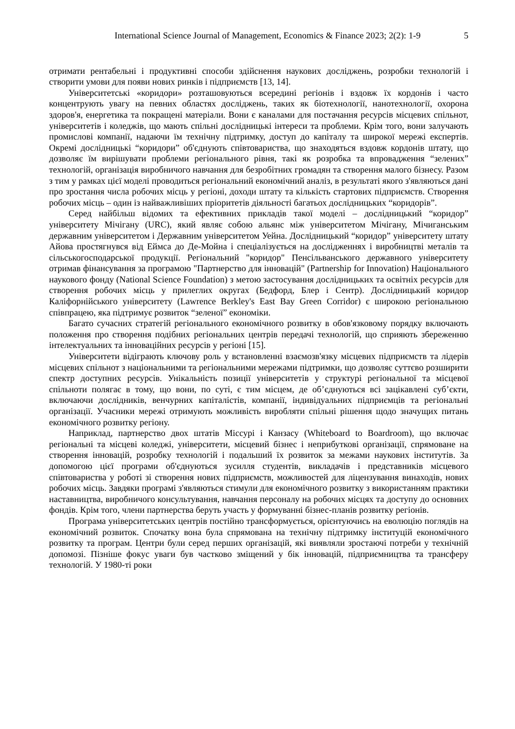International Science Journal of Management, Economics & Finance 2023; 2(2): 1-9 5
отримати рентабельні і продуктивні способи здійснення наукових досліджень, розробки технологій і створити умови для появи нових ринків і підприємств [13, 14].
Університетські «коридори» розташовуються всередині регіонів і вздовж їх кордонів і часто концентрують увагу на певних областях досліджень, таких як біотехнології, нанотехнології, охорона здоров'я, енергетика та покращені матеріали. Вони є каналами для постачання ресурсів місцевих спільнот, університетів і коледжів, що мають спільні дослідницькі інтереси та проблеми. Крім того, вони залучають промислові компанії, надаючи їм технічну підтримку, доступ до капіталу та широкої мережі експертів. Окремі дослідницькі “коридори” об'єднують співтовариства, що знаходяться вздовж кордонів штату, що дозволяє їм вирішувати проблеми регіонального рівня, такі як розробка та впровадження “зелених” технологій, організація виробничого навчання для безробітних громадян та створення малого бізнесу. Разом з тим у рамках цієї моделі проводиться регіональний економічний аналіз, в результаті якого з'являються дані про зростання числа робочих місць у регіоні, доходи штату та кількість стартових підприємств. Створення робочих місць – один із найважливіших пріоритетів діяльності багатьох дослідницьких “коридорів”.
Серед найбільш відомих та ефективних прикладів такої моделі – дослідницький “коридор” університету Мічігану (URC), який являє собою альянс між університетом Мічігану, Мічиганським державним університетом і Державним університетом Уейна. Дослідницький “коридор” університету штату Айова простягнувся від Еймса до Де-Мойна і спеціалізується на дослідженнях і виробництві металів та сільськогосподарської продукції. Регіональний "коридор" Пенсільванського державного університету отримав фінансування за програмою "Партнерство для інновацій" (Partnership for Innovation) Національного наукового фонду (National Science Foundation) з метою застосування дослідницьких та освітніх ресурсів для створення робочих місць у прилеглих округах (Бедфорд, Блер і Сентр). Дослідницький коридор Каліфорнійського університету (Lawrence Berkley's East Bay Green Corridor) є широкою регіональною співпрацею, яка підтримує розвиток “зеленої” економіки.
Багато сучасних стратегій регіонального економічного розвитку в обов'язковому порядку включають положення про створення подібних регіональних центрів передачі технологій, що сприяють збереженню інтелектуальних та інноваційних ресурсів у регіоні [15].
Університети відіграють ключову роль у встановленні взаємозв'язку місцевих підприємств та лідерів місцевих спільнот з національними та регіональними мережами підтримки, що дозволяє суттєво розширити спектр доступних ресурсів. Унікальність позиції університетів у структурі регіональної та місцевої спільноти полягає в тому, що вони, по суті, є тим місцем, де об’єднуються всі зацікавлені суб’єкти, включаючи дослідників, венчурних капіталістів, компанії, індивідуальних підприємців та регіональні організації. Учасники мережі отримують можливість виробляти спільні рішення щодо значущих питань економічного розвитку регіону.
Наприклад, партнерство двох штатів Міссурі і Канзасу (Whiteboard to Boardroom), що включає регіональні та місцеві коледжі, університети, місцевий бізнес і неприбуткові організації, спрямоване на створення інновацій, розробку технологій і подальший їх розвиток за межами наукових інститутів. За допомогою цієї програми об'єднуються зусилля студентів, викладачів і представників місцевого співтовариства у роботі зі створення нових підприємств, можливостей для ліцензування винаходів, нових робочих місць. Завдяки програмі з'являються стимули для економічного розвитку з використанням практики наставництва, виробничого консультування, навчання персоналу на робочих місцях та доступу до основних фондів. Крім того, члени партнерства беруть участь у формуванні бізнес-планів розвитку регіонів.
Програма університетських центрів постійно трансформується, орієнтуючись на еволюцію поглядів на економічний розвиток. Спочатку вона була спрямована на технічну підтримку інституцій економічного розвитку та програм. Центри були серед перших організацій, які виявляли зростаючі потреби у технічній допомозі. Пізніше фокус уваги був частково зміщений у бік інновацій, підприємництва та трансферу технологій. У 1980-ті роки